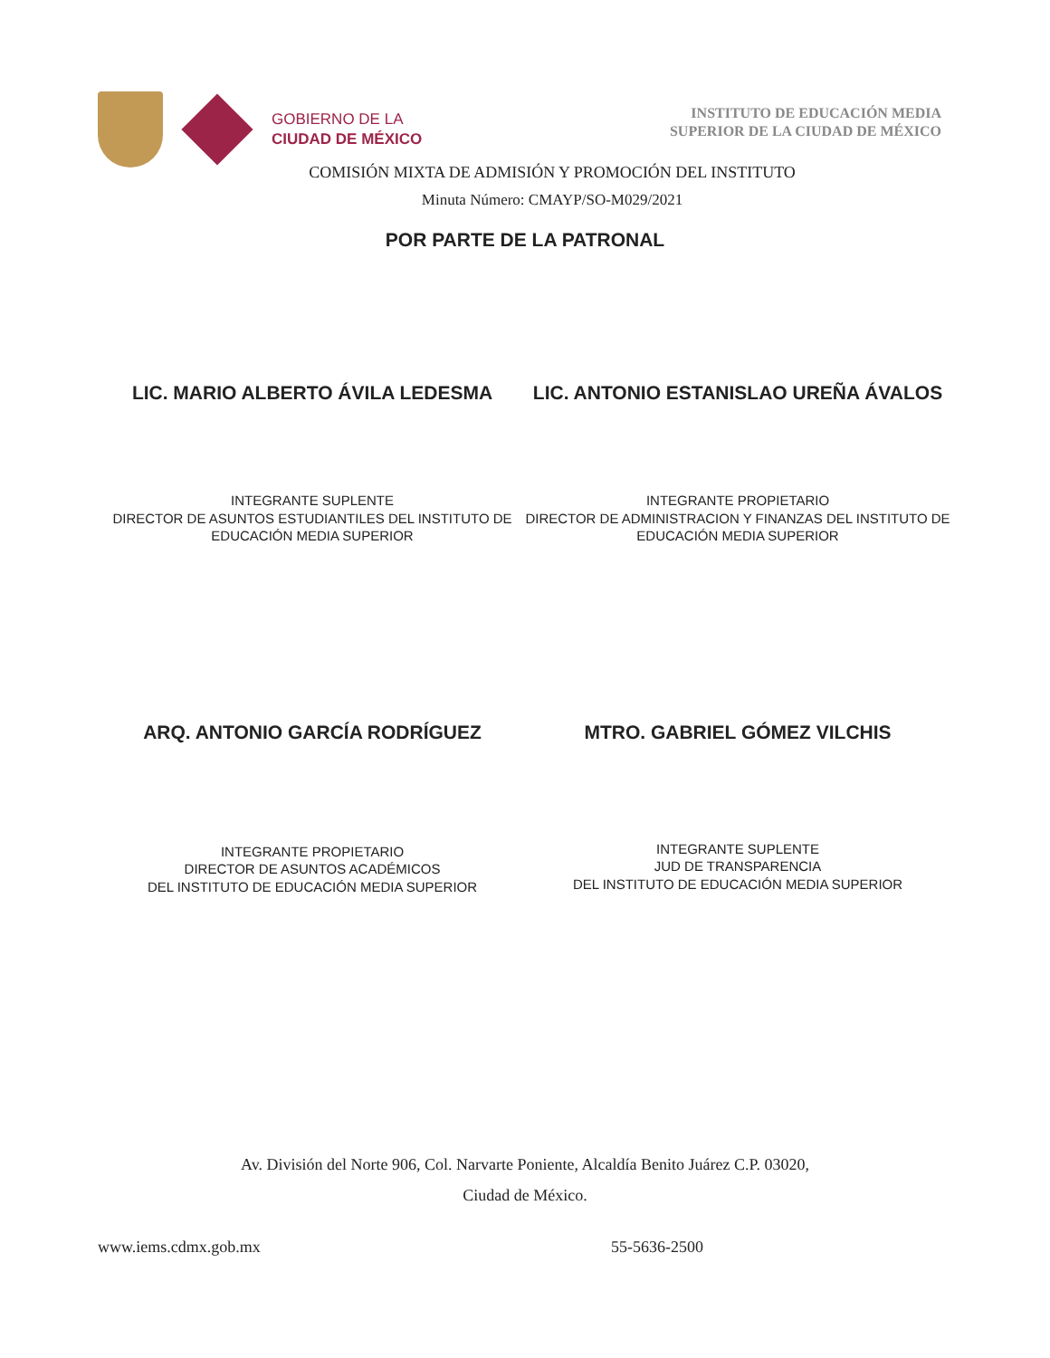GOBIERNO DE LA
CIUDAD DE MÉXICO
INSTITUTO DE EDUCACIÓN MEDIA
SUPERIOR DE LA CIUDAD DE MÉXICO
COMISIÓN MIXTA DE ADMISIÓN Y PROMOCIÓN DEL INSTITUTO
Minuta Número: CMAYP/SO-M029/2021
POR PARTE DE LA PATRONAL
LIC. MARIO ALBERTO ÁVILA LEDESMA
LIC. ANTONIO ESTANISLAO UREÑA ÁVALOS
INTEGRANTE SUPLENTE
DIRECTOR DE ASUNTOS ESTUDIANTILES DEL INSTITUTO DE
EDUCACIÓN MEDIA SUPERIOR
INTEGRANTE PROPIETARIO
DIRECTOR DE ADMINISTRACION Y FINANZAS DEL INSTITUTO DE
EDUCACIÓN MEDIA SUPERIOR
ARQ. ANTONIO GARCÍA RODRÍGUEZ MTRO. GABRIEL GÓMEZ VILCHIS
INTEGRANTE PROPIETARIO
DIRECTOR DE ASUNTOS ACADÉMICOS
DEL INSTITUTO DE EDUCACIÓN MEDIA SUPERIOR
INTEGRANTE SUPLENTE
JUD DE TRANSPARENCIA
DEL INSTITUTO DE EDUCACIÓN MEDIA SUPERIOR
Av. División del Norte 906, Col. Narvarte Poniente, Alcaldía Benito Juárez C.P. 03020,
Ciudad de México.
www.iems.cdmx.gob.mx 55-5636-2500